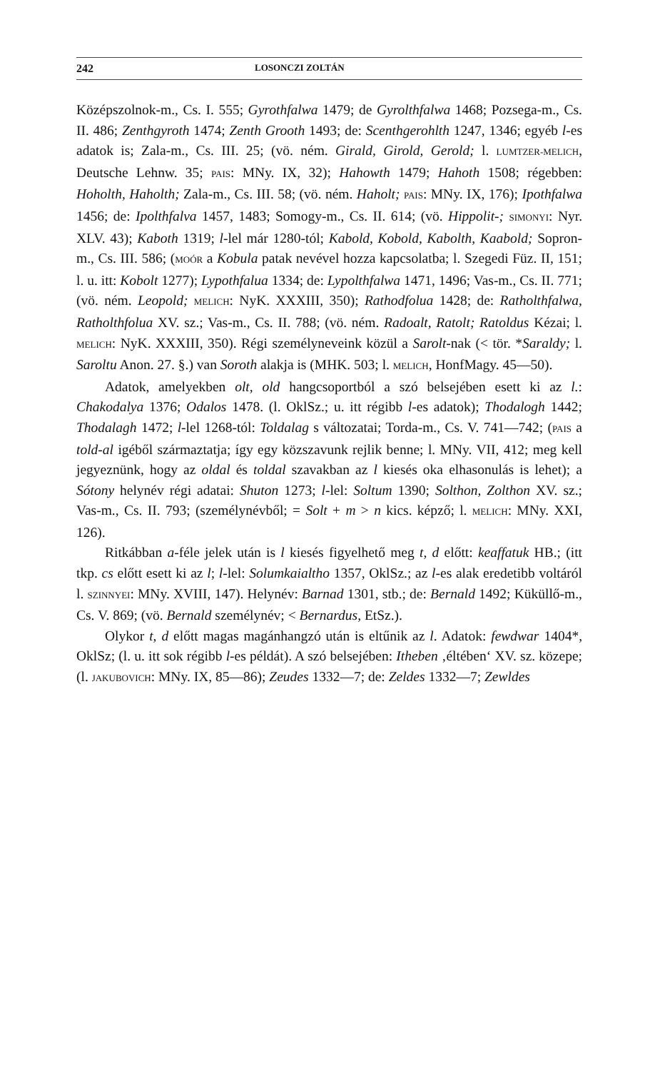242 LOSONCZI ZOLTÁN
Középszolnok-m., Cs. I. 555; Gyrothfalwa 1479; de Gyrolthfalwa 1468; Pozsega-m., Cs. II. 486; Zenthgyroth 1474; Zenth Grooth 1493; de: Scenthgerohlth 1247, 1346; egyéb l-es adatok is; Zala-m., Cs. III. 25; (vö. ném. Girald, Girold, Gerold; l. LUMTZER-MELICH, Deutsche Lehnw. 35; PAIS: MNy. IX, 32); Hahowth 1479; Hahoth 1508; régebben: Hoholth, Haholth; Zala-m., Cs. III. 58; (vö. ném. Haholt; PAIS: MNy. IX, 176); Ipothfalwa 1456; de: Ipolthfalva 1457, 1483; Somogy-m., Cs. II. 614; (vö. Hippolit-; SIMONYI: Nyr. XLV. 43); Kaboth 1319; l-lel már 1280-tól; Kabold, Kobold, Kabolth, Kaabold; Sopron-m., Cs. III. 586; (MOÓR a Kobula patak nevével hozza kapcsolatba; l. Szegedi Füz. II, 151; l. u. itt: Kobolt 1277); Lypothfalua 1334; de: Lypolthfalwa 1471, 1496; Vas-m., Cs. II. 771; (vö. ném. Leopold; MELICH: NyK. XXXIII, 350); Rathodfolua 1428; de: Ratholthfalwa, Ratholthfolua XV. sz.; Vas-m., Cs. II. 788; (vö. ném. Radoalt, Ratolt; Ratoldus Kézai; l. MELICH: NyK. XXXIII, 350). Régi személyneveink közül a Sarolt-nak (< tör. *Saraldy; l. Saroltu Anon. 27. §.) van Soroth alakja is (MHK. 503; l. MELICH, HonfMagy. 45—50).
Adatok, amelyekben olt, old hangcsoportból a szó belsejében esett ki az l.: Chakodalya 1376; Odalos 1478. (l. OklSz.; u. itt régibb l-es adatok); Thodalogh 1442; Thodalagh 1472; l-lel 1268-tól: Toldalag s változatai; Torda-m., Cs. V. 741—742; (PAIS a told-al igéből származtatja; így egy közszavunk rejlik benne; l. MNy. VII, 412; meg kell jegyeznünk, hogy az oldal és toldal szavakban az l kiesés oka elhasonulás is lehet); a Sótony helynév régi adatai: Shuton 1273; l-lel: Soltum 1390; Solthon, Zolthon XV. sz.; Vas-m., Cs. II. 793; (személynévből; = Solt + m > n kics. képző; l. MELICH: MNy. XXI, 126).
Ritkábban a-féle jelek után is l kiesés figyelhető meg t, d előtt: keaffatuk HB.; (itt tkp. cs előtt esett ki az l; l-lel: Solumkaialtho 1357, OklSz.; az l-es alak eredetibb voltáról l. SZINNYEI: MNy. XVIII, 147). Helynév: Barnad 1301, stb.; de: Bernald 1492; Küküllő-m., Cs. V. 869; (vö. Bernald személynév; < Bernardus, EtSz.).
Olykor t, d előtt magas magánhangzó után is eltűnik az l. Adatok: fewdwar 1404*, OklSz; (l. u. itt sok régibb l-es példát). A szó belsejében: Itheben ‚éltében‘ XV. sz. közepe; (l. JAKUBOVICH: MNy. IX, 85—86); Zeudes 1332—7; de: Zeldes 1332—7; Zewldes